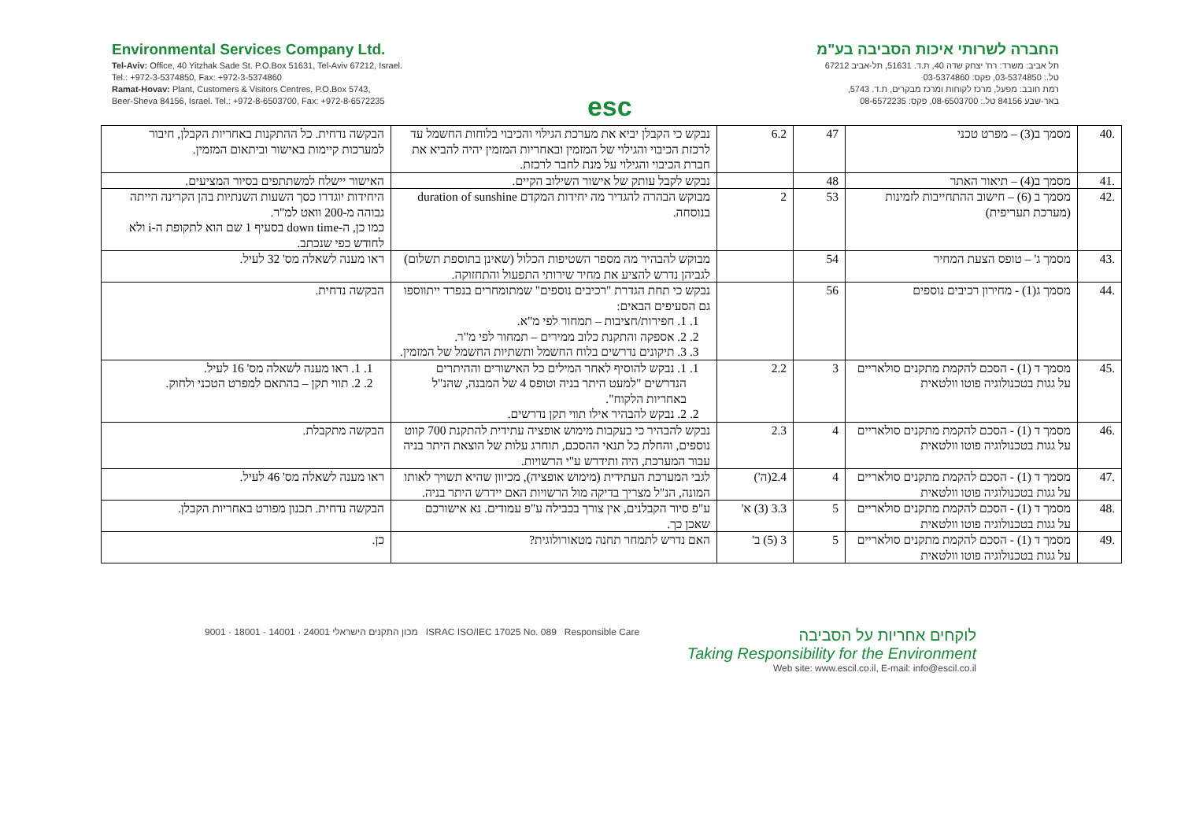Environmental Services Company Ltd.
Tel-Aviv: Office, 40 Yitzhak Sade St. P.O.Box 51631, Tel-Aviv 67212, Israel.
Tel.: +972-3-5374850, Fax: +972-3-5374860
Ramat-Hovav: Plant, Customers & Visitors Centres, P.O.Box 5743,
Beer-Sheva 84156, Israel. Tel.: +972-8-6503700, Fax: +972-8-6572235
esc
החברה לשרותי איכות הסביבה בע"מ
תל אביב: משרד: רח' יצחק שדה 40, ת.ד. 51631, תל-אביב 67212
טל.: 03-5374850, פקס: 03-5374860
רמת חובב: מפעל, מרכז לקוחות ומרכז מבקרים, ת.ד. 5743,
באר-שבע 84156 טל.: 08-6503700, פקס: 08-6572235
| .40 | מסמך ב(3) – מפרט טכני | 47 | 6.2 | נבקש כי הקבלן יביא את מערכת הגילוי והכיבוי בלוחות החשמל עד לרכזת הכיבוי והגילוי של המזמין ובאחריות המזמין יהיה להביא את חברת הכיבוי והגילוי על מנת לחבר לרכזת. | הבקשה נדחית. כל ההתקנות באחריות הקבלן, חיבור למערכות קיימות באישור וביתאום המזמין. |
| .41 | מסמך ב(4) – תיאור האתר | 48 | | נבקש לקבל עותק של אישור השילוב הקיים. | האישור יישלח למשתתפים בסיור המציעים. |
| .42 | מסמך ב (6) – חישוב ההתחייבות לזמינות (מערכת תעריפית) | 53 | 2 | מבוקש הבהרה להגדיר מה יחידות המקדם duration of sunshine בנוסחה. | היחידות יוגדרו כסך השעות השנתיות בהן הקרינה הייתה גבוהה מ-200 וואט למ"ר. כמו כן, ה-down time בסעיף 1 שם הוא לתקופת ה-i ולא לחודש כפי שנכתב. |
| .43 | מסמך ג' – טופס הצעת המחיר | 54 | | מבוקש להבהיר מה מספר השטיפות הכלול (שאינן בתוספת תשלום) לגביהן נדרש להציע את מחיר שירותי התפעול והתחזוקה. | ראו מענה לשאלה מס' 32 לעיל. |
| .44 | מסמך ג(1) - מחירון רכיבים נוספים | 56 | | נבקש כי תחת הגדרת "רכיבים נוספים" שמתומחרים בנפרד ייתווספו גם הסעיפים הבאים: 1. 1. חפירות/חציבות – תמחור לפי מ"א. 2. 2. אספקה והתקנת כלוב ממירים – תמחור לפי מ"ר. 3. 3. תיקונים נדרשים בלוח החשמל ותשתיות החשמל של המזמין. | הבקשה נדחית. |
| .45 | מסמך ד (1) - הסכם להקמת מתקנים סולאריים על גגות בטכנולוגיה פוטו וולטאית | 3 | 2.2 | 1. 1. נבקש להוסיף לאחר המילים כל האישורים וההיתרים הנדרשים "למעט היתר בניה וטופס 4 של המבנה, שהנ"ל באחריות הלקוח". 2. 2. נבקש להבהיר אילו תווי תקן נדרשים. | 1. 1. ראו מענה לשאלה מס' 16 לעיל. 2. 2. תווי תקן – בהתאם למפרט הטכני ולחוק. |
| .46 | מסמך ד (1) - הסכם להקמת מתקנים סולאריים על גגות בטכנולוגיה פוטו וולטאית | 4 | 2.3 | נבקש להבהיר כי בעקבות מימוש אופציה עתידית להתקנת 700 קווט נוספים, והחלת כל תנאי ההסכם, תוחרג עלות של הוצאת היתר בניה עבור המערכת, היה ותידרש ע"י הרשויות. | הבקשה מתקבלת. |
| .47 | מסמך ד (1) - הסכם להקמת מתקנים סולאריים על גגות בטכנולוגיה פוטו וולטאית | 4 | 2.4(ה') | לגבי המערכת העתידית (מימוש אופציה), מכיוון שהיא תשויך לאותו המונה, הנ"ל מצריך בדיקה מול הרשויות האם יידרש היתר בניה. | ראו מענה לשאלה מס' 46 לעיל. |
| .48 | מסמך ד (1) - הסכם להקמת מתקנים סולאריים על גגות בטכנולוגיה פוטו וולטאית | 5 | 3.3 (3) א' | ע"פ סיור הקבלנים, אין צורך בכבילה ע"פ עמודים. נא אישורכם שאכן כך. | הבקשה נדחית. תכנון מפורט באחריות הקבלן. |
| .49 | מסמך ד (1) - הסכם להקמת מתקנים סולאריים על גגות בטכנולוגיה פוטו וולטאית | 5 | 3 (5) ב' | האם נדרש לתמחר תחנה מטאורולוגית? | כן. |
מכון התקנים הישראלי 24001 · 14001 · 18001 · 9001 ISRAC ISO/IEC 17025 No. 089 Responsible Care
לוקחים אחריות על הסביבה
Taking Responsibility for the Environment
Web site: www.escil.co.il, E-mail: info@escil.co.il